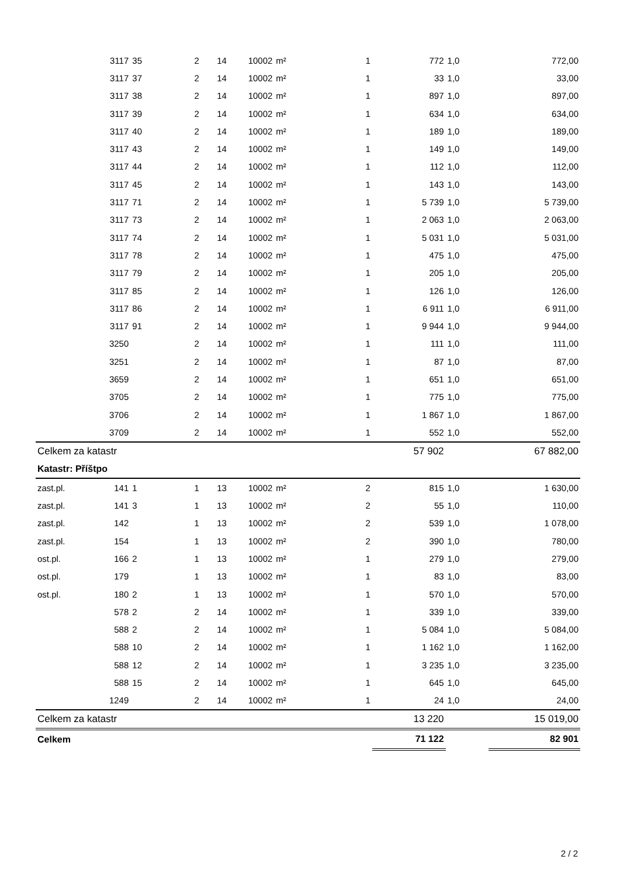| | 3117 | 35 | 2 | 14 | 10002 | m² | 1 | 772 | 1,0 | 772,00 |
| | 3117 | 37 | 2 | 14 | 10002 | m² | 1 | 33 | 1,0 | 33,00 |
| | 3117 | 38 | 2 | 14 | 10002 | m² | 1 | 897 | 1,0 | 897,00 |
| | 3117 | 39 | 2 | 14 | 10002 | m² | 1 | 634 | 1,0 | 634,00 |
| | 3117 | 40 | 2 | 14 | 10002 | m² | 1 | 189 | 1,0 | 189,00 |
| | 3117 | 43 | 2 | 14 | 10002 | m² | 1 | 149 | 1,0 | 149,00 |
| | 3117 | 44 | 2 | 14 | 10002 | m² | 1 | 112 | 1,0 | 112,00 |
| | 3117 | 45 | 2 | 14 | 10002 | m² | 1 | 143 | 1,0 | 143,00 |
| | 3117 | 71 | 2 | 14 | 10002 | m² | 1 | 5 739 | 1,0 | 5 739,00 |
| | 3117 | 73 | 2 | 14 | 10002 | m² | 1 | 2 063 | 1,0 | 2 063,00 |
| | 3117 | 74 | 2 | 14 | 10002 | m² | 1 | 5 031 | 1,0 | 5 031,00 |
| | 3117 | 78 | 2 | 14 | 10002 | m² | 1 | 475 | 1,0 | 475,00 |
| | 3117 | 79 | 2 | 14 | 10002 | m² | 1 | 205 | 1,0 | 205,00 |
| | 3117 | 85 | 2 | 14 | 10002 | m² | 1 | 126 | 1,0 | 126,00 |
| | 3117 | 86 | 2 | 14 | 10002 | m² | 1 | 6 911 | 1,0 | 6 911,00 |
| | 3117 | 91 | 2 | 14 | 10002 | m² | 1 | 9 944 | 1,0 | 9 944,00 |
| | 3250 | | 2 | 14 | 10002 | m² | 1 | 111 | 1,0 | 111,00 |
| | 3251 | | 2 | 14 | 10002 | m² | 1 | 87 | 1,0 | 87,00 |
| | 3659 | | 2 | 14 | 10002 | m² | 1 | 651 | 1,0 | 651,00 |
| | 3705 | | 2 | 14 | 10002 | m² | 1 | 775 | 1,0 | 775,00 |
| | 3706 | | 2 | 14 | 10002 | m² | 1 | 1 867 | 1,0 | 1 867,00 |
| | 3709 | | 2 | 14 | 10002 | m² | 1 | 552 | 1,0 | 552,00 |
| Celkem za katastr | | | | | | | | 57 902 | | 67 882,00 |
| Katastr: Příštpo | | | | | | | | | | |
| zast.pl. | 141 | 1 | 1 | 13 | 10002 | m² | 2 | 815 | 1,0 | 1 630,00 |
| zast.pl. | 141 | 3 | 1 | 13 | 10002 | m² | 2 | 55 | 1,0 | 110,00 |
| zast.pl. | 142 | | 1 | 13 | 10002 | m² | 2 | 539 | 1,0 | 1 078,00 |
| zast.pl. | 154 | | 1 | 13 | 10002 | m² | 2 | 390 | 1,0 | 780,00 |
| ost.pl. | 166 | 2 | 1 | 13 | 10002 | m² | 1 | 279 | 1,0 | 279,00 |
| ost.pl. | 179 | | 1 | 13 | 10002 | m² | 1 | 83 | 1,0 | 83,00 |
| ost.pl. | 180 | 2 | 1 | 13 | 10002 | m² | 1 | 570 | 1,0 | 570,00 |
| | 578 | 2 | 2 | 14 | 10002 | m² | 1 | 339 | 1,0 | 339,00 |
| | 588 | 2 | 2 | 14 | 10002 | m² | 1 | 5 084 | 1,0 | 5 084,00 |
| | 588 | 10 | 2 | 14 | 10002 | m² | 1 | 1 162 | 1,0 | 1 162,00 |
| | 588 | 12 | 2 | 14 | 10002 | m² | 1 | 3 235 | 1,0 | 3 235,00 |
| | 588 | 15 | 2 | 14 | 10002 | m² | 1 | 645 | 1,0 | 645,00 |
| | 1249 | | 2 | 14 | 10002 | m² | 1 | 24 | 1,0 | 24,00 |
| Celkem za katastr | | | | | | | | 13 220 | | 15 019,00 |
| Celkem | | | | | | | | 71 122 | | 82 901 |
2 / 2